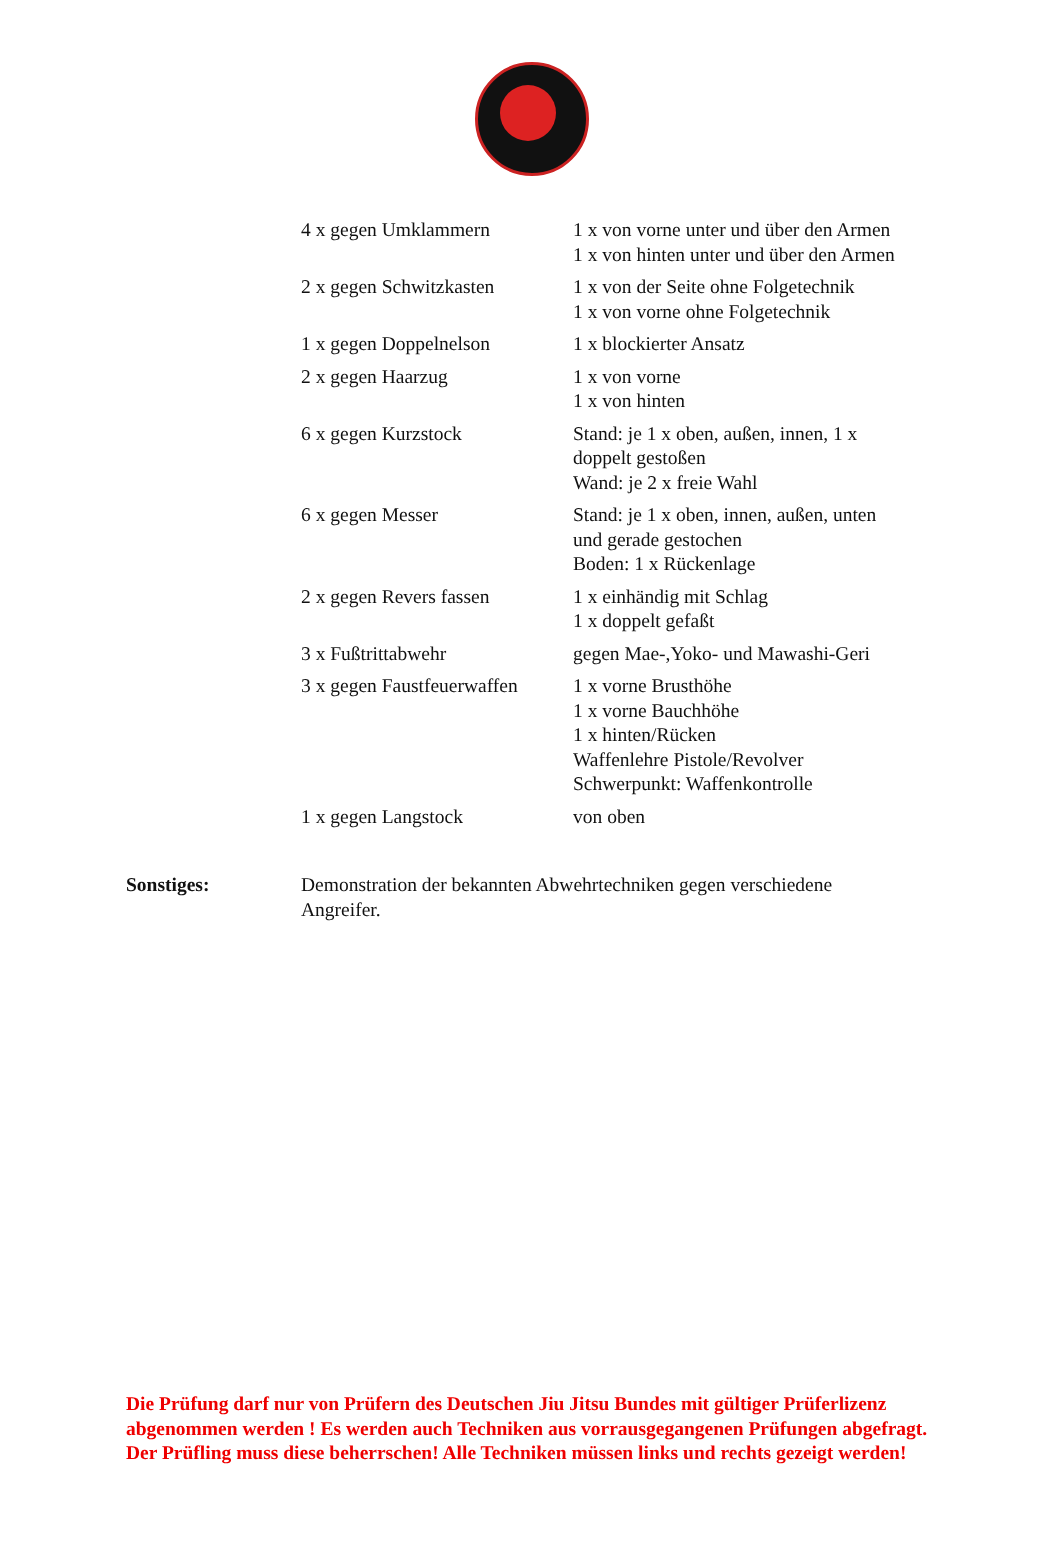| 4 x gegen Umklammern | 1 x von vorne unter und über den Armen 1 x von hinten unter und über den Armen |
| 2 x gegen Schwitzkasten | 1 x von der Seite ohne Folgetechnik 1 x von vorne ohne Folgetechnik |
| 1 x gegen Doppelnelson | 1 x blockierter Ansatz |
| 2 x gegen Haarzug | 1 x von vorne 1 x von hinten |
| 6 x gegen Kurzstock | Stand: je 1 x oben, außen, innen, 1 x doppelt gestoßen Wand: je 2 x freie Wahl |
| 6 x gegen Messer | Stand: je 1 x oben, innen, außen, unten und gerade gestochen Boden: 1 x Rückenlage |
| 2 x gegen Revers fassen | 1 x einhändig mit Schlag 1 x doppelt gefaßt |
| 3 x Fußtrittabwehr | gegen Mae-,Yoko- und Mawashi-Geri |
| 3 x gegen Faustfeuerwaffen | 1 x vorne Brusthöhe 1 x vorne Bauchhöhe 1 x hinten/Rücken Waffenlehre Pistole/Revolver Schwerpunkt: Waffenkontrolle |
| 1 x gegen Langstock | von oben |
Sonstiges: Demonstration der bekannten Abwehrtechniken gegen verschiedene Angreifer.
Die Prüfung darf nur von Prüfern des Deutschen Jiu Jitsu Bundes mit gültiger Prüferlizenz abgenommen werden ! Es werden auch Techniken aus vorrausgegangenen Prüfungen abgefragt. Der Prüfling muss diese beherrschen! Alle Techniken müssen links und rechts gezeigt werden!